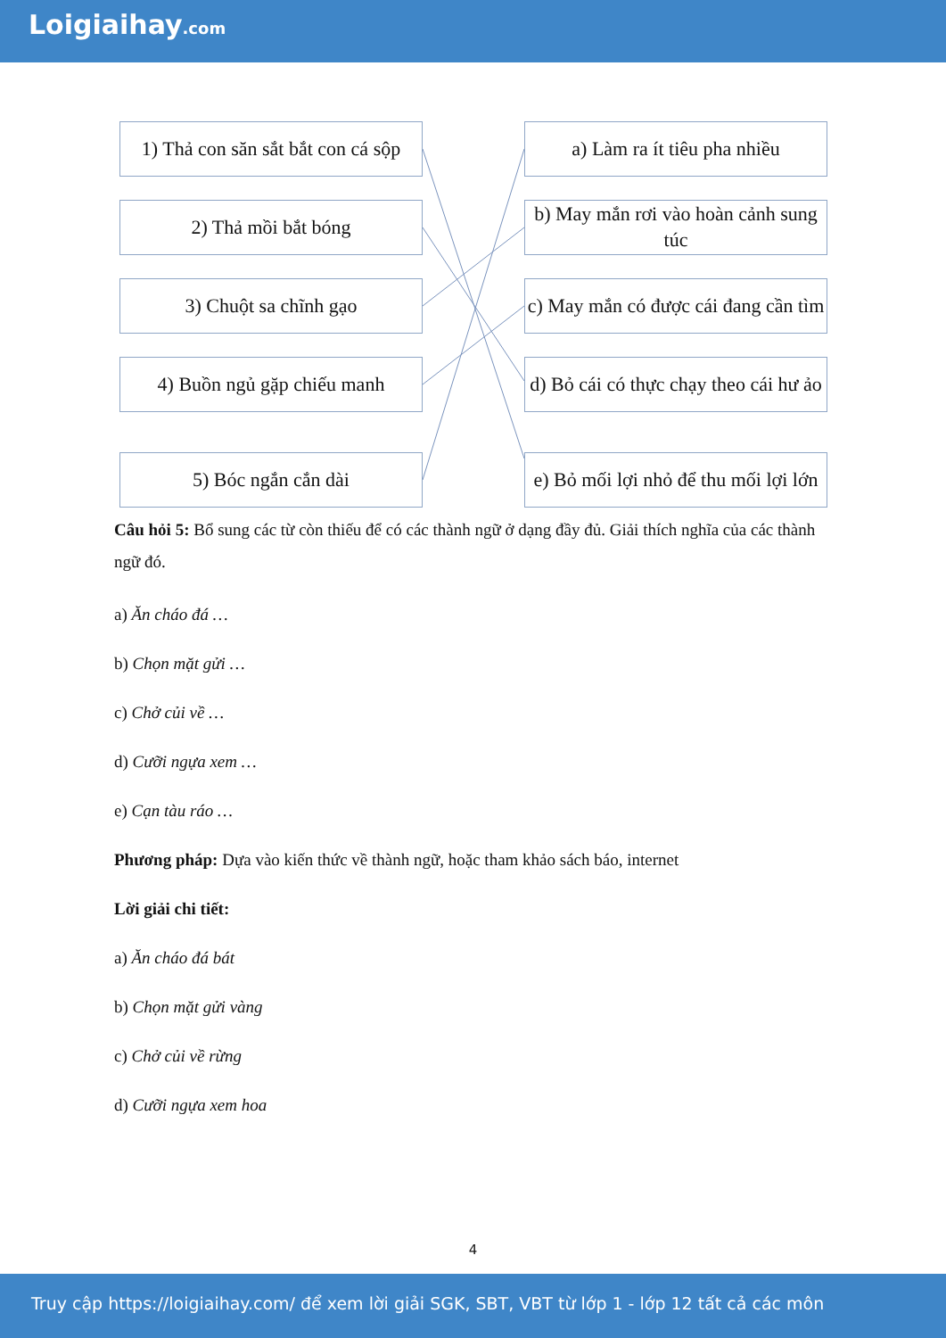Loigiaihay.com
1) Thả con săn sắt bắt con cá sộp
2) Thả mồi bắt bóng
3) Chuột sa chĩnh gạo
4) Buồn ngủ gặp chiếu manh
5) Bóc ngắn cắn dài
a) Làm ra ít tiêu pha nhiều
b) May mắn rơi vào hoàn cảnh sung túc
c) May mắn có được cái đang cần tìm
d) Bỏ cái có thực chạy theo cái hư ảo
e) Bỏ mối lợi nhỏ để thu mối lợi lớn
Câu hỏi 5: Bổ sung các từ còn thiếu để có các thành ngữ ở dạng đầy đủ. Giải thích nghĩa của các thành ngữ đó.
a) Ăn cháo đá …
b) Chọn mặt gửi …
c) Chở củi về …
d) Cưỡi ngựa xem …
e) Cạn tàu ráo …
Phương pháp: Dựa vào kiến thức về thành ngữ, hoặc tham khảo sách báo, internet
Lời giải chi tiết:
a) Ăn cháo đá bát
b) Chọn mặt gửi vàng
c) Chở củi về rừng
d) Cưỡi ngựa xem hoa
4
Truy cập https://loigiaihay.com/ để xem lời giải SGK, SBT, VBT từ lớp 1 - lớp 12 tất cả các môn